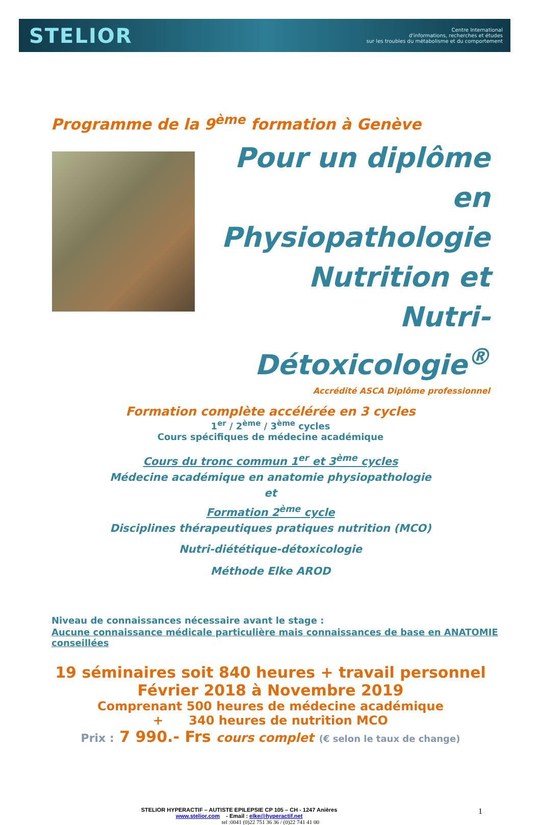STELIOR
Centre International
d'informations, recherches et études
sur les troubles du métabolisme et du comportement
Programme de la 9<sup>ème</sup> formation à Genève
Pour un diplôme en
Physiopathologie
Nutrition et
Nutri-Détoxicologie<sup>®</sup>
Accrédité ASCA Diplôme professionnel
Formation complète accélérée en 3 cycles
1<sup>er</sup> / 2<sup>ème</sup> / 3<sup>ème</sup> cycles
Cours spécifiques de médecine académique
Cours du tronc commun 1<sup>er</sup> et 3<sup>ème</sup> cycles
Médecine académique en anatomie physiopathologie
et
Formation 2<sup>ème</sup> cycle
Disciplines thérapeutiques pratiques nutrition (MCO)
Nutri-diététique-détoxicologie
Méthode Elke AROD
Niveau de connaissances nécessaire avant le stage :
Aucune connaissance médicale particulière mais connaissances de base en ANATOMIE conseillées
19 séminaires soit 840 heures + travail personnel
Février 2018 à Novembre 2019
Comprenant 500 heures de médecine académique
+ 340 heures de nutrition MCO
Prix : 7 990.- Frs cours complet (€ selon le taux de change)
1
STELIOR HYPERACTIF – AUTISTE EPILEPSIE CP 105 – CH - 1247 Anières
www.stelior.com - Email : elke@hyperactif.net
tel :0041 (0)22 751 36 36 / (0)22 741 41 00